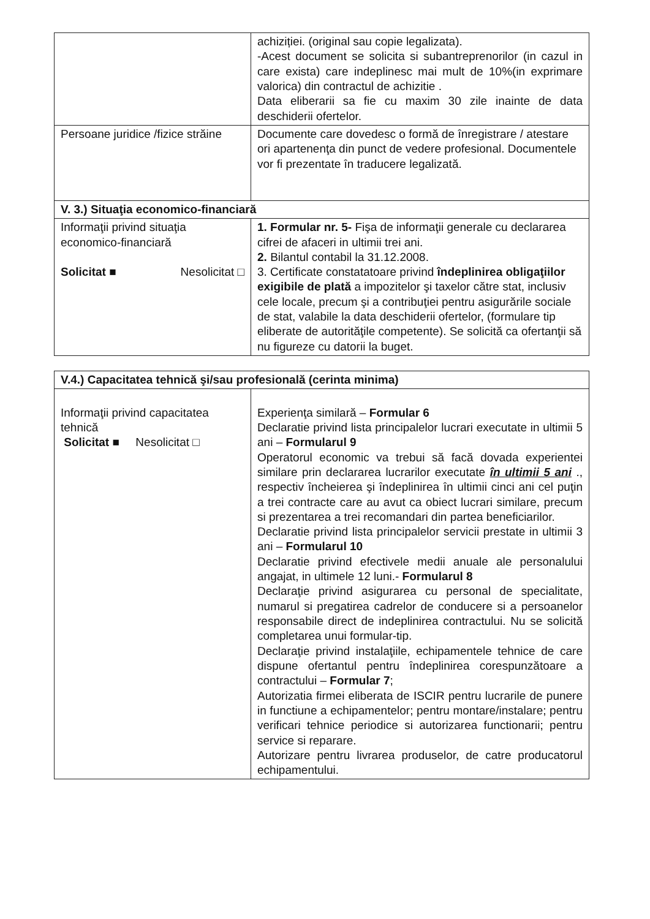| | achiziției. (original sau copie legalizata). -Acest document se solicita si subantreprenorilor (in cazul in care exista) care indeplinesc mai mult de 10%(in exprimare valorica) din contractul de achizitie . Data eliberarii sa fie cu maxim 30 zile inainte de data deschiderii ofertelor. |
| Persoane juridice /fizice străine | Documente care dovedesc o formă de înregistrare / atestare ori apartenenţa din punct de vedere profesional. Documentele vor fi prezentate în traducere legalizată. |
| V. 3.) Situaţia economico-financiară | |
| Informaţii privind situaţia economico-financiară Solicitat ■ Nesolicitat □ | 1. Formular nr. 5- Fişa de informaţii generale cu declararea cifrei de afaceri in ultimii trei ani. 2. Bilantul contabil la 31.12.2008. 3. Certificate constatatoare privind îndeplinirea obligaţiilor exigibile de plată a impozitelor şi taxelor către stat, inclusiv cele locale, precum şi a contribuţiei pentru asigurările sociale de stat, valabile la data deschiderii ofertelor, (formulare tip eliberate de autorităţile competente). Se solicită ca ofertanţii să nu figureze cu datorii la buget. |
| V.4.) Capacitatea tehnică şi/sau profesională (cerinta minima) | |
| Informaţii privind capacitatea tehnică Solicitat ■ Nesolicitat □ | Experienţa similară – Formular 6 Declaratie privind lista principalelor lucrari executate in ultimii 5 ani – Formularul 9 Operatorul economic va trebui să facă dovada experientei similare prin declararea lucrarilor executate în ultimii 5 ani ., respectiv încheierea şi îndeplinirea în ultimii cinci ani cel puţin a trei contracte care au avut ca obiect lucrari similare, precum si prezentarea a trei recomandari din partea beneficiarilor. Declaratie privind lista principalelor servicii prestate in ultimii 3 ani – Formularul 10 Declaratie privind efectivele medii anuale ale personalului angajat, in ultimele 12 luni.- Formularul 8 Declaraţie privind asigurarea cu personal de specialitate, numarul si pregatirea cadrelor de conducere si a persoanelor responsabile direct de indeplinirea contractului. Nu se solicită completarea unui formular-tip. Declaraţie privind instalaţiile, echipamentele tehnice de care dispune ofertantul pentru îndeplinirea corespunzătoare a contractului – Formular 7 ; Autorizatia firmei eliberata de ISCIR pentru lucrarile de punere in functiune a echipamentelor; pentru montare/instalare; pentru verificari tehnice periodice si autorizarea functionarii; pentru service si reparare. Autorizare pentru livrarea produselor, de catre producatorul echipamentului. |